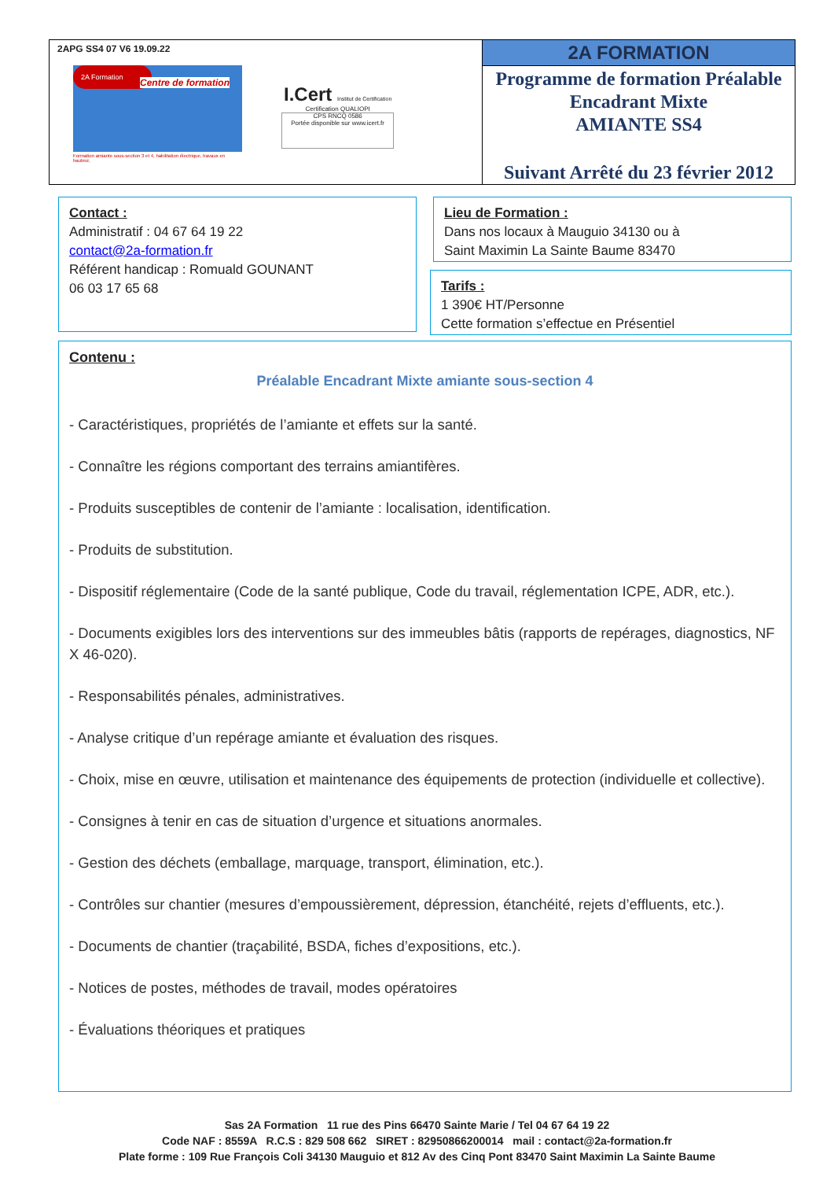| 2APG SS4 07 V6 19.09.22 2A Formation Centre de formation Formation amiante sous-section 3 et 4, habilitation électrique, travaux en hauteur, I.Cert Institut de Certification Certification QUALIOPI CPS RNCQ 0586 Portée disponible sur www.icert.fr | 2A FORMATION Programme de formation Préalable Encadrant Mixte AMIANTE SS4 Suivant Arrêté du 23 février 2012 |
Contact :
Administratif : 04 67 64 19 22
contact@2a-formation.fr
Référent handicap : Romuald GOUNANT
06 03 17 65 68
Lieu de Formation :
Dans nos locaux à Mauguio 34130 ou à
Saint Maximin La Sainte Baume 83470
Tarifs :
1 390€ HT/Personne
Cette formation s’effectue en Présentiel
Contenu :
Préalable Encadrant Mixte amiante sous-section 4
- Caractéristiques, propriétés de l’amiante et effets sur la santé.
- Connaître les régions comportant des terrains amiantifères.
- Produits susceptibles de contenir de l’amiante : localisation, identification.
- Produits de substitution.
- Dispositif réglementaire (Code de la santé publique, Code du travail, réglementation ICPE, ADR, etc.).
- Documents exigibles lors des interventions sur des immeubles bâtis (rapports de repérages, diagnostics, NF X 46-020).
- Responsabilités pénales, administratives.
- Analyse critique d’un repérage amiante et évaluation des risques.
- Choix, mise en œuvre, utilisation et maintenance des équipements de protection (individuelle et collective).
- Consignes à tenir en cas de situation d’urgence et situations anormales.
- Gestion des déchets (emballage, marquage, transport, élimination, etc.).
- Contrôles sur chantier (mesures d’empoussièrement, dépression, étanchéité, rejets d’effluents, etc.).
- Documents de chantier (traçabilité, BSDA, fiches d’expositions, etc.).
- Notices de postes, méthodes de travail, modes opératoires
- Évaluations théoriques et pratiques
Sas 2A Formation 11 rue des Pins 66470 Sainte Marie / Tel 04 67 64 19 22
Code NAF : 8559A R.C.S : 829 508 662 SIRET : 82950866200014 mail : contact@2a-formation.fr
Plate forme : 109 Rue François Coli 34130 Mauguio et 812 Av des Cinq Pont 83470 Saint Maximin La Sainte Baume